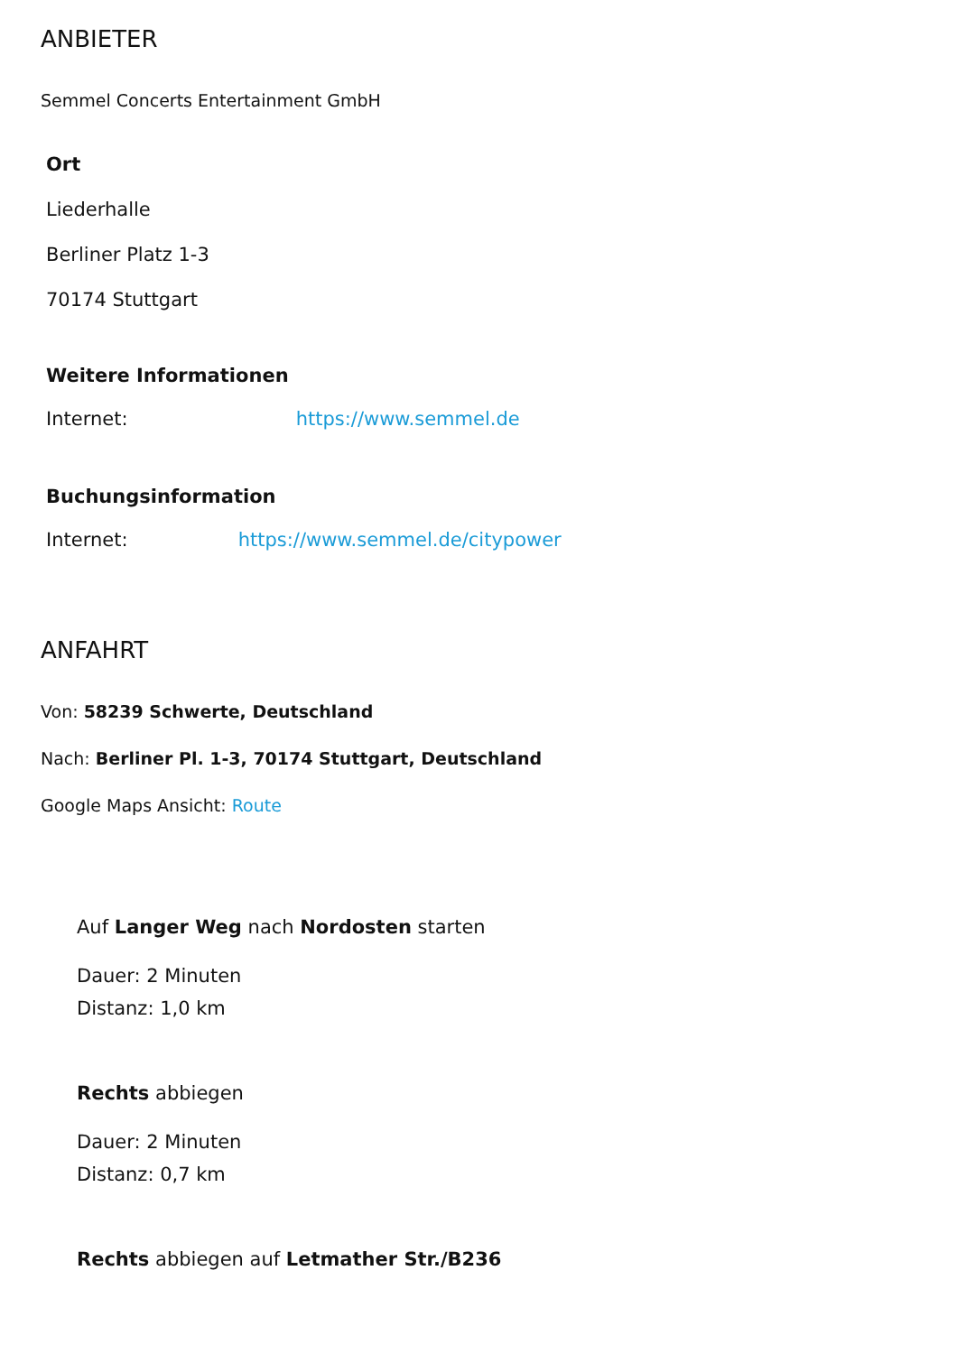ANBIETER
Semmel Concerts Entertainment GmbH
Ort
Liederhalle
Berliner Platz 1-3
70174 Stuttgart
Weitere Informationen
Internet: https://www.semmel.de
Buchungsinformation
Internet: https://www.semmel.de/citypower
ANFAHRT
Von: 58239 Schwerte, Deutschland
Nach: Berliner Pl. 1-3, 70174 Stuttgart, Deutschland
Google Maps Ansicht: Route
Auf Langer Weg nach Nordosten starten
Dauer: 2 Minuten
Distanz: 1,0 km
Rechts abbiegen
Dauer: 2 Minuten
Distanz: 0,7 km
Rechts abbiegen auf Letmather Str./B236